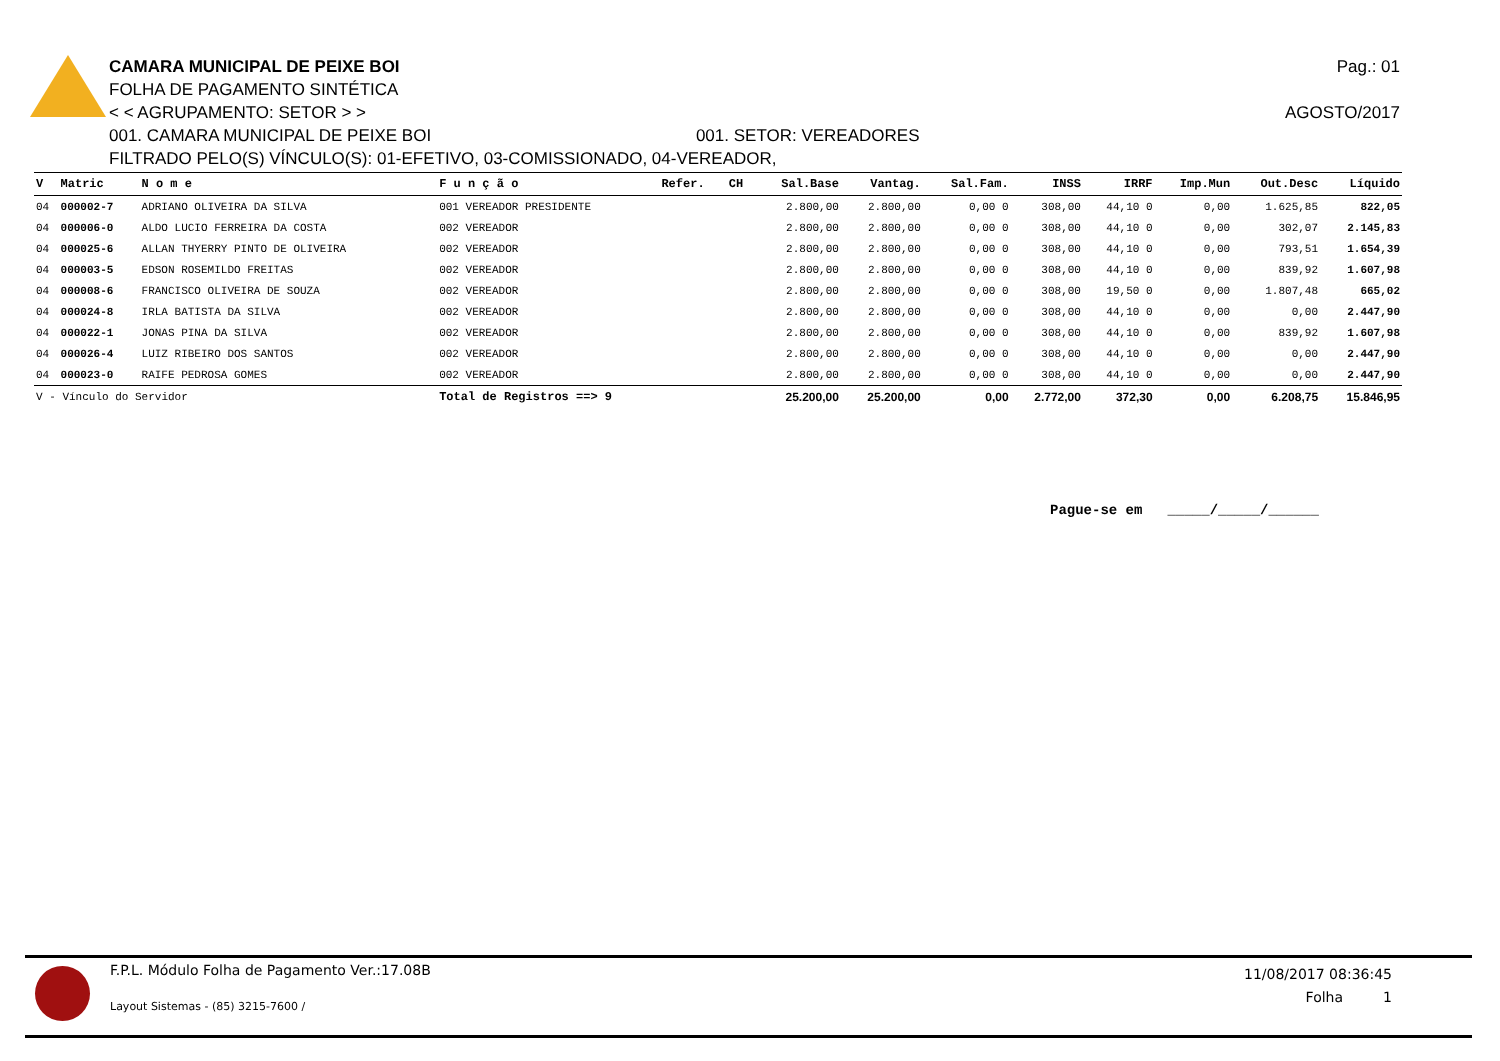Pag.: 01
CAMARA MUNICIPAL DE PEIXE BOI
FOLHA DE PAGAMENTO SINTÉTICA
< < AGRUPAMENTO: SETOR > > AGOSTO/2017
001. CAMARA MUNICIPAL DE PEIXE BOI 001. SETOR: VEREADORES
FILTRADO PELO(S) VÍNCULO(S): 01-EFETIVO, 03-COMISSIONADO, 04-VEREADOR,
| V | Matric | N o m e | F u n ç ã o | Refer. | CH | Sal.Base | Vantag. | Sal.Fam. | INSS | IRRF | Imp.Mun | Out.Desc | Líquido |
| --- | --- | --- | --- | --- | --- | --- | --- | --- | --- | --- | --- | --- | --- |
| 04 | 000002-7 | ADRIANO OLIVEIRA DA SILVA | 001 VEREADOR PRESIDENTE | | | 2.800,00 | 2.800,00 | 0,00 0 | 308,00 | 44,10 0 | 0,00 | 1.625,85 | 822,05 |
| 04 | 000006-0 | ALDO LUCIO FERREIRA DA COSTA | 002 VEREADOR | | | 2.800,00 | 2.800,00 | 0,00 0 | 308,00 | 44,10 0 | 0,00 | 302,07 | 2.145,83 |
| 04 | 000025-6 | ALLAN THYERRY PINTO DE OLIVEIRA | 002 VEREADOR | | | 2.800,00 | 2.800,00 | 0,00 0 | 308,00 | 44,10 0 | 0,00 | 793,51 | 1.654,39 |
| 04 | 000003-5 | EDSON ROSEMILDO FREITAS | 002 VEREADOR | | | 2.800,00 | 2.800,00 | 0,00 0 | 308,00 | 44,10 0 | 0,00 | 839,92 | 1.607,98 |
| 04 | 000008-6 | FRANCISCO OLIVEIRA DE SOUZA | 002 VEREADOR | | | 2.800,00 | 2.800,00 | 0,00 0 | 308,00 | 19,50 0 | 0,00 | 1.807,48 | 665,02 |
| 04 | 000024-8 | IRLA BATISTA DA SILVA | 002 VEREADOR | | | 2.800,00 | 2.800,00 | 0,00 0 | 308,00 | 44,10 0 | 0,00 | 0,00 | 2.447,90 |
| 04 | 000022-1 | JONAS PINA DA SILVA | 002 VEREADOR | | | 2.800,00 | 2.800,00 | 0,00 0 | 308,00 | 44,10 0 | 0,00 | 839,92 | 1.607,98 |
| 04 | 000026-4 | LUIZ RIBEIRO DOS SANTOS | 002 VEREADOR | | | 2.800,00 | 2.800,00 | 0,00 0 | 308,00 | 44,10 0 | 0,00 | 0,00 | 2.447,90 |
| 04 | 000023-0 | RAIFE PEDROSA GOMES | 002 VEREADOR | | | 2.800,00 | 2.800,00 | 0,00 0 | 308,00 | 44,10 0 | 0,00 | 0,00 | 2.447,90 |
| V - Vínculo do Servidor | | | Total de Registros ==> 9 | | | 25.200,00 | 25.200,00 | 0,00 | 2.772,00 | 372,30 | 0,00 | 6.208,75 | 15.846,95 |
Pague-se em _____/_____/______
F.P.L. Módulo Folha de Pagamento Ver.:17.08B
Layout Sistemas - (85) 3215-7600 /
11/08/2017 08:36:45
Folha 1